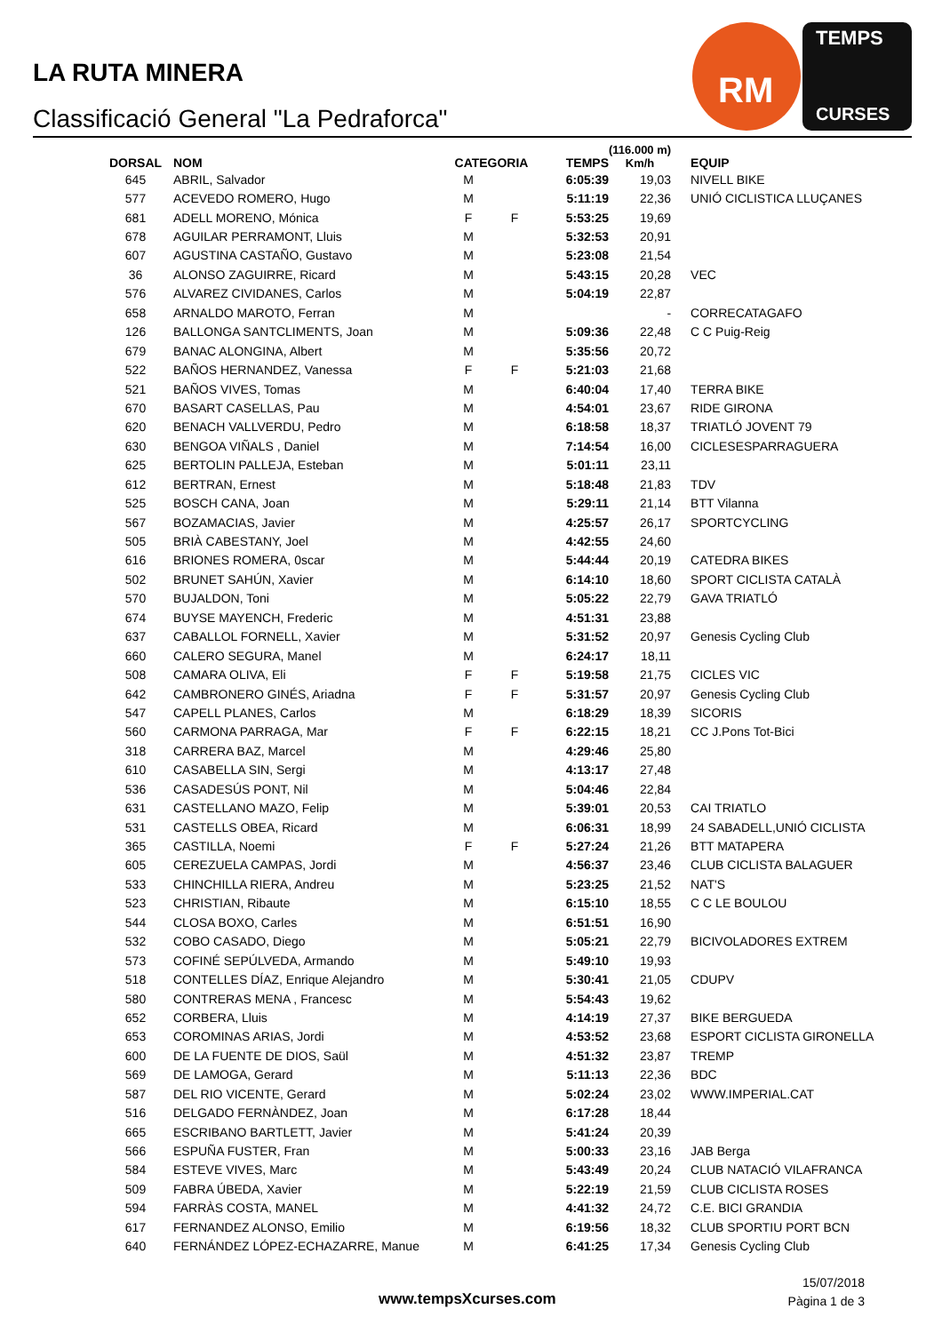LA RUTA MINERA
Classificació General "La Pedraforca"
RM
TEMPS
CURSES
| DORSAL | NOM | CATEGORIA | | TEMPS | (116.000 m) Km/h | EQUIP |
| --- | --- | --- | --- | --- | --- | --- |
| 645 | ABRIL, Salvador | M | | 6:05:39 | 19,03 | NIVELL BIKE |
| 577 | ACEVEDO ROMERO, Hugo | M | | 5:11:19 | 22,36 | UNIÓ CICLISTICA LLUÇANES |
| 681 | ADELL MORENO, Mónica | F | F | 5:53:25 | 19,69 | |
| 678 | AGUILAR PERRAMONT, Lluis | M | | 5:32:53 | 20,91 | |
| 607 | AGUSTINA CASTAÑO, Gustavo | M | | 5:23:08 | 21,54 | |
| 36 | ALONSO ZAGUIRRE, Ricard | M | | 5:43:15 | 20,28 | VEC |
| 576 | ALVAREZ CIVIDANES, Carlos | M | | 5:04:19 | 22,87 | |
| 658 | ARNALDO MAROTO, Ferran | M | | | - | CORRECATAGAFO |
| 126 | BALLONGA SANTCLIMENTS, Joan | M | | 5:09:36 | 22,48 | C C Puig-Reig |
| 679 | BANAC ALONGINA, Albert | M | | 5:35:56 | 20,72 | |
| 522 | BAÑOS HERNANDEZ, Vanessa | F | F | 5:21:03 | 21,68 | |
| 521 | BAÑOS VIVES, Tomas | M | | 6:40:04 | 17,40 | TERRA BIKE |
| 670 | BASART CASELLAS, Pau | M | | 4:54:01 | 23,67 | RIDE GIRONA |
| 620 | BENACH VALLVERDU, Pedro | M | | 6:18:58 | 18,37 | TRIATLÓ JOVENT 79 |
| 630 | BENGOA VIÑALS , Daniel | M | | 7:14:54 | 16,00 | CICLESESPARRAGUERA |
| 625 | BERTOLIN PALLEJA, Esteban | M | | 5:01:11 | 23,11 | |
| 612 | BERTRAN, Ernest | M | | 5:18:48 | 21,83 | TDV |
| 525 | BOSCH CANA, Joan | M | | 5:29:11 | 21,14 | BTT Vilanna |
| 567 | BOZAMACIAS, Javier | M | | 4:25:57 | 26,17 | SPORTCYCLING |
| 505 | BRIÀ CABESTANY, Joel | M | | 4:42:55 | 24,60 | |
| 616 | BRIONES ROMERA, 0scar | M | | 5:44:44 | 20,19 | CATEDRA BIKES |
| 502 | BRUNET SAHÚN, Xavier | M | | 6:14:10 | 18,60 | SPORT CICLISTA CATALÀ |
| 570 | BUJALDON, Toni | M | | 5:05:22 | 22,79 | GAVA TRIATLÓ |
| 674 | BUYSE MAYENCH, Frederic | M | | 4:51:31 | 23,88 | |
| 637 | CABALLOL FORNELL, Xavier | M | | 5:31:52 | 20,97 | Genesis Cycling Club |
| 660 | CALERO SEGURA, Manel | M | | 6:24:17 | 18,11 | |
| 508 | CAMARA OLIVA, Eli | F | F | 5:19:58 | 21,75 | CICLES VIC |
| 642 | CAMBRONERO GINÉS, Ariadna | F | F | 5:31:57 | 20,97 | Genesis Cycling Club |
| 547 | CAPELL PLANES, Carlos | M | | 6:18:29 | 18,39 | SICORIS |
| 560 | CARMONA PARRAGA, Mar | F | F | 6:22:15 | 18,21 | CC J.Pons Tot-Bici |
| 318 | CARRERA BAZ, Marcel | M | | 4:29:46 | 25,80 | |
| 610 | CASABELLA SIN, Sergi | M | | 4:13:17 | 27,48 | |
| 536 | CASADESÚS PONT, Nil | M | | 5:04:46 | 22,84 | |
| 631 | CASTELLANO MAZO, Felip | M | | 5:39:01 | 20,53 | CAI TRIATLO |
| 531 | CASTELLS OBEA, Ricard | M | | 6:06:31 | 18,99 | 24 SABADELL,UNIÓ CICLISTA |
| 365 | CASTILLA, Noemi | F | F | 5:27:24 | 21,26 | BTT MATAPERA |
| 605 | CEREZUELA CAMPAS, Jordi | M | | 4:56:37 | 23,46 | CLUB CICLISTA BALAGUER |
| 533 | CHINCHILLA RIERA, Andreu | M | | 5:23:25 | 21,52 | NAT'S |
| 523 | CHRISTIAN, Ribaute | M | | 6:15:10 | 18,55 | C C LE BOULOU |
| 544 | CLOSA BOXO, Carles | M | | 6:51:51 | 16,90 | |
| 532 | COBO CASADO, Diego | M | | 5:05:21 | 22,79 | BICIVOLADORES EXTREM |
| 573 | COFINÉ SEPÚLVEDA, Armando | M | | 5:49:10 | 19,93 | |
| 518 | CONTELLES DÍAZ, Enrique Alejandro | M | | 5:30:41 | 21,05 | CDUPV |
| 580 | CONTRERAS MENA , Francesc | M | | 5:54:43 | 19,62 | |
| 652 | CORBERA, Lluis | M | | 4:14:19 | 27,37 | BIKE BERGUEDA |
| 653 | COROMINAS ARIAS, Jordi | M | | 4:53:52 | 23,68 | ESPORT CICLISTA GIRONELLA |
| 600 | DE LA FUENTE DE DIOS, Saül | M | | 4:51:32 | 23,87 | TREMP |
| 569 | DE LAMOGA, Gerard | M | | 5:11:13 | 22,36 | BDC |
| 587 | DEL RIO VICENTE, Gerard | M | | 5:02:24 | 23,02 | WWW.IMPERIAL.CAT |
| 516 | DELGADO FERNÀNDEZ, Joan | M | | 6:17:28 | 18,44 | |
| 665 | ESCRIBANO BARTLETT, Javier | M | | 5:41:24 | 20,39 | |
| 566 | ESPUÑA FUSTER, Fran | M | | 5:00:33 | 23,16 | JAB Berga |
| 584 | ESTEVE VIVES, Marc | M | | 5:43:49 | 20,24 | CLUB NATACIÓ VILAFRANCA |
| 509 | FABRA ÚBEDA, Xavier | M | | 5:22:19 | 21,59 | CLUB CICLISTA ROSES |
| 594 | FARRÀS COSTA, MANEL | M | | 4:41:32 | 24,72 | C.E. BICI GRANDIA |
| 617 | FERNANDEZ ALONSO, Emilio | M | | 6:19:56 | 18,32 | CLUB SPORTIU PORT BCN |
| 640 | FERNÁNDEZ LÓPEZ-ECHAZARRE, Manue | M | | 6:41:25 | 17,34 | Genesis Cycling Club |
www.tempsXcurses.com
15/07/2018
Pàgina 1 de 3